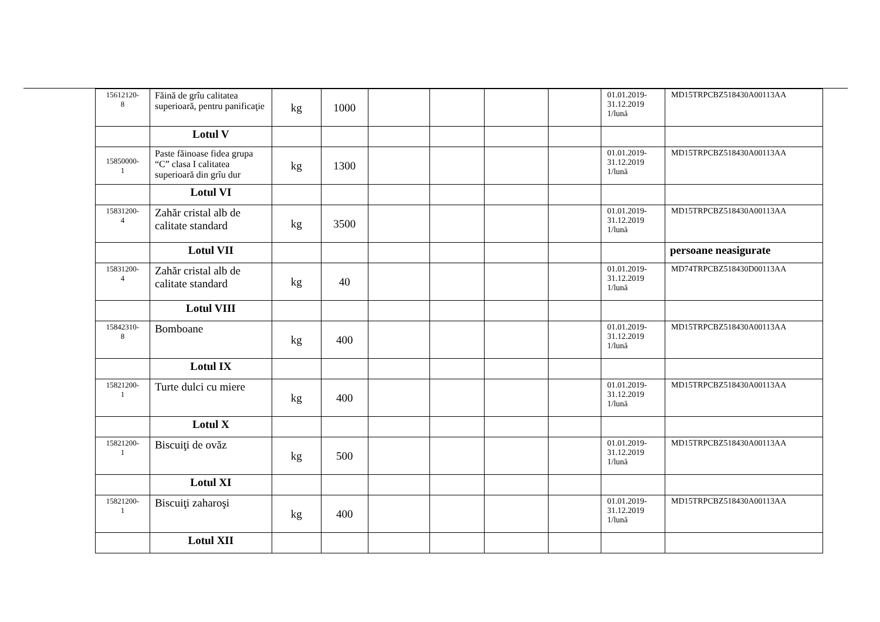| 15612120- 8 | Făină de grîu calitatea superioară, pentru panificaţie | kg | 1000 | | | | | 01.01.2019- 31.12.2019 1/lună | MD15TRPCBZ518430A00113AA |
| | Lotul V | | | | | | | | |
| 15850000- 1 | Paste făinoase fidea grupa “C” clasa I calitatea superioară din grîu dur | kg | 1300 | | | | | 01.01.2019- 31.12.2019 1/lună | MD15TRPCBZ518430A00113AA |
| | Lotul VI | | | | | | | | |
| 15831200- 4 | Zahăr cristal alb de calitate standard | kg | 3500 | | | | | 01.01.2019- 31.12.2019 1/lună | MD15TRPCBZ518430A00113AA |
| | Lotul VII | | | | | | | | persoane neasigurate |
| 15831200- 4 | Zahăr cristal alb de calitate standard | kg | 40 | | | | | 01.01.2019- 31.12.2019 1/lună | MD74TRPCBZ518430D00113AA |
| | Lotul VIII | | | | | | | | |
| 15842310- 8 | Bomboane | kg | 400 | | | | | 01.01.2019- 31.12.2019 1/lună | MD15TRPCBZ518430A00113AA |
| | Lotul IX | | | | | | | | |
| 15821200- 1 | Turte dulci cu miere | kg | 400 | | | | | 01.01.2019- 31.12.2019 1/lună | MD15TRPCBZ518430A00113AA |
| | Lotul X | | | | | | | | |
| 15821200- 1 | Biscuiţi de ovăz | kg | 500 | | | | | 01.01.2019- 31.12.2019 1/lună | MD15TRPCBZ518430A00113AA |
| | Lotul XI | | | | | | | | |
| 15821200- 1 | Biscuiţi zaharoşi | kg | 400 | | | | | 01.01.2019- 31.12.2019 1/lună | MD15TRPCBZ518430A00113AA |
| | Lotul XII | | | | | | | | |